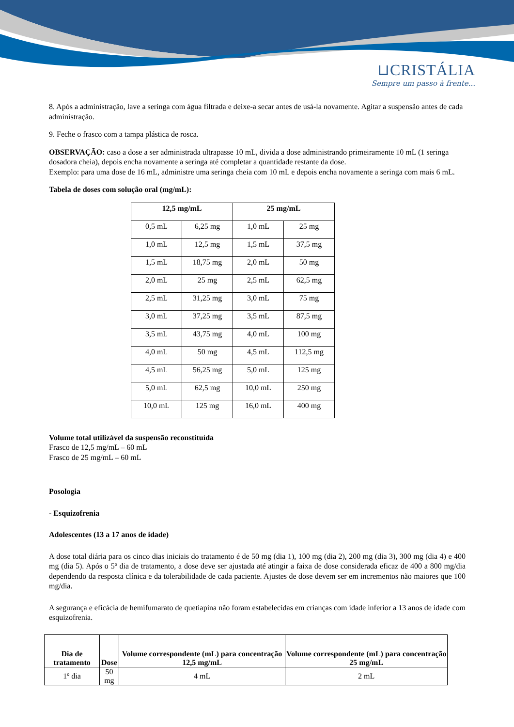⊔CRISTÁLIA
Sempre um passo à frente...
8. Após a administração, lave a seringa com água filtrada e deixe-a secar antes de usá-la novamente. Agitar a suspensão antes de cada administração.
9. Feche o frasco com a tampa plástica de rosca.
OBSERVAÇÃO: caso a dose a ser administrada ultrapasse 10 mL, divida a dose administrando primeiramente 10 mL (1 seringa dosadora cheia), depois encha novamente a seringa até completar a quantidade restante da dose.
Exemplo: para uma dose de 16 mL, administre uma seringa cheia com 10 mL e depois encha novamente a seringa com mais 6 mL.
Tabela de doses com solução oral (mg/mL):
| 12,5 mg/mL | | 25 mg/mL | |
| --- | --- | --- | --- |
| 0,5 mL | 6,25 mg | 1,0 mL | 25 mg |
| 1,0 mL | 12,5 mg | 1,5 mL | 37,5 mg |
| 1,5 mL | 18,75 mg | 2,0 mL | 50 mg |
| 2,0 mL | 25 mg | 2,5 mL | 62,5 mg |
| 2,5 mL | 31,25 mg | 3,0 mL | 75 mg |
| 3,0 mL | 37,25 mg | 3,5 mL | 87,5 mg |
| 3,5 mL | 43,75 mg | 4,0 mL | 100 mg |
| 4,0 mL | 50 mg | 4,5 mL | 112,5 mg |
| 4,5 mL | 56,25 mg | 5,0 mL | 125 mg |
| 5,0 mL | 62,5 mg | 10,0 mL | 250 mg |
| 10,0 mL | 125 mg | 16,0 mL | 400 mg |
Volume total utilizável da suspensão reconstituída
Frasco de 12,5 mg/mL – 60 mL
Frasco de 25 mg/mL – 60 mL
Posologia
- Esquizofrenia
Adolescentes (13 a 17 anos de idade)
A dose total diária para os cinco dias iniciais do tratamento é de 50 mg (dia 1), 100 mg (dia 2), 200 mg (dia 3), 300 mg (dia 4) e 400 mg (dia 5). Após o 5º dia de tratamento, a dose deve ser ajustada até atingir a faixa de dose considerada eficaz de 400 a 800 mg/dia dependendo da resposta clínica e da tolerabilidade de cada paciente. Ajustes de dose devem ser em incrementos não maiores que 100 mg/dia.
A segurança e eficácia de hemifumarato de quetiapina não foram estabelecidas em crianças com idade inferior a 13 anos de idade com esquizofrenia.
| Dia de tratamento | Dose | Volume correspondente (mL) para concentração 12,5 mg/mL | Volume correspondente (mL) para concentração 25 mg/mL |
| --- | --- | --- | --- |
| 1º dia | 50 mg | 4 mL | 2 mL |